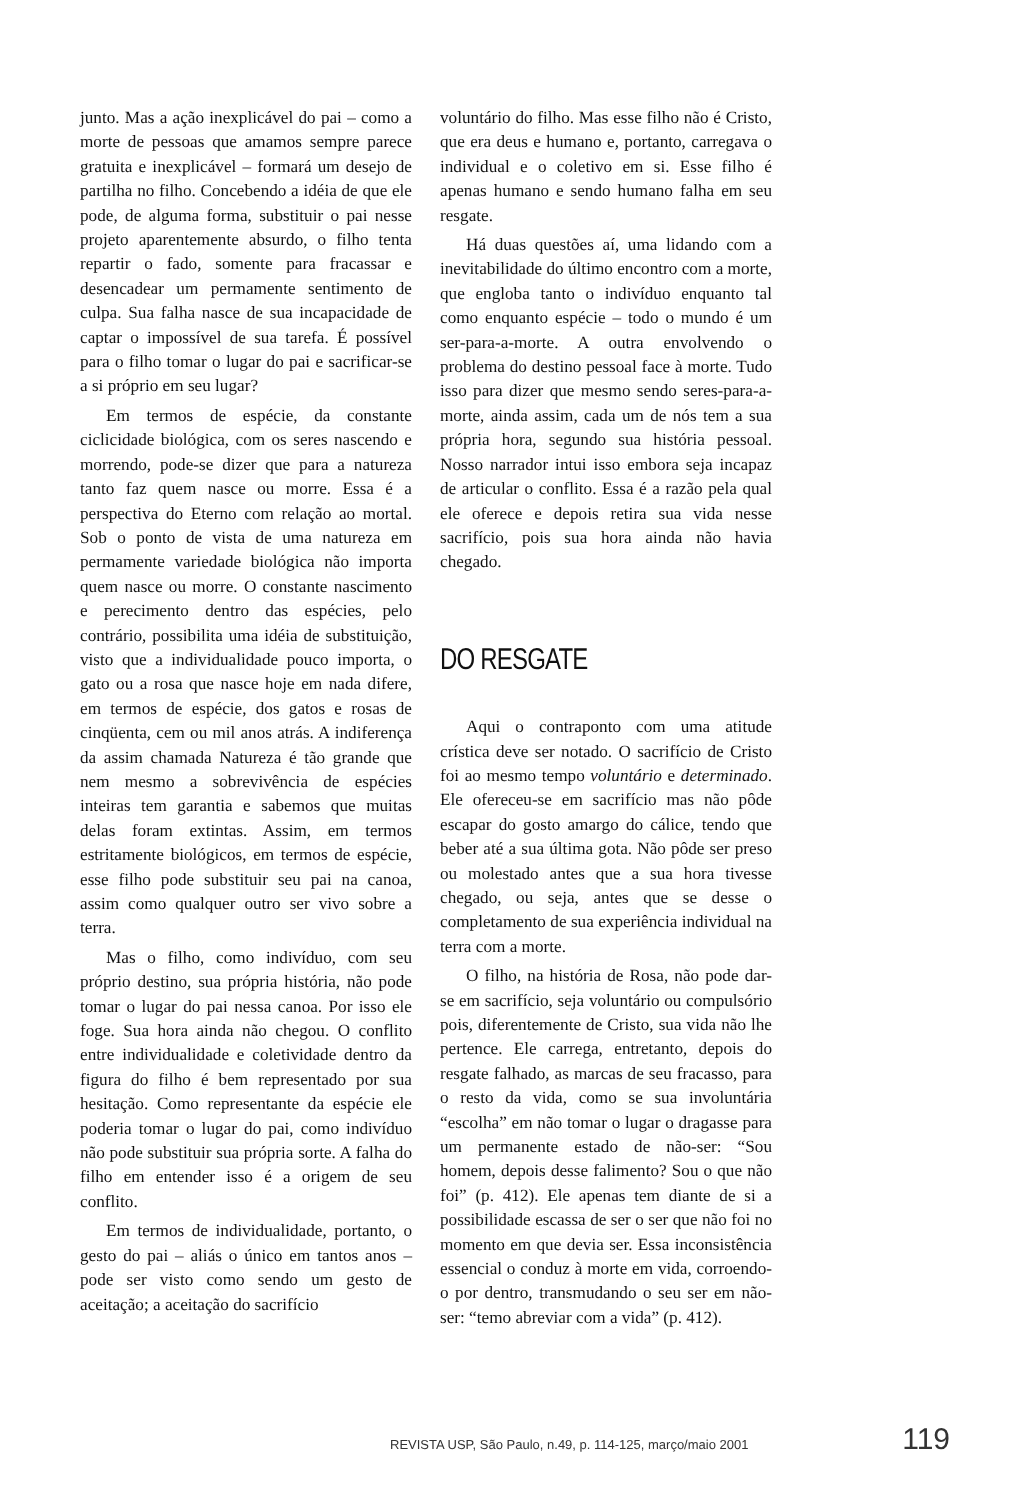junto. Mas a ação inexplicável do pai – como a morte de pessoas que amamos sempre parece gratuita e inexplicável – formará um desejo de partilha no filho. Concebendo a idéia de que ele pode, de alguma forma, substituir o pai nesse projeto aparentemente absurdo, o filho tenta repartir o fado, somente para fracassar e desencadear um permamente sentimento de culpa. Sua falha nasce de sua incapacidade de captar o impossível de sua tarefa. É possível para o filho tomar o lugar do pai e sacrificar-se a si próprio em seu lugar?
Em termos de espécie, da constante ciclicidade biológica, com os seres nascendo e morrendo, pode-se dizer que para a natureza tanto faz quem nasce ou morre. Essa é a perspectiva do Eterno com relação ao mortal. Sob o ponto de vista de uma natureza em permamente variedade biológica não importa quem nasce ou morre. O constante nascimento e perecimento dentro das espécies, pelo contrário, possibilita uma idéia de substituição, visto que a individualidade pouco importa, o gato ou a rosa que nasce hoje em nada difere, em termos de espécie, dos gatos e rosas de cinqüenta, cem ou mil anos atrás. A indiferença da assim chamada Natureza é tão grande que nem mesmo a sobrevivência de espécies inteiras tem garantia e sabemos que muitas delas foram extintas. Assim, em termos estritamente biológicos, em termos de espécie, esse filho pode substituir seu pai na canoa, assim como qualquer outro ser vivo sobre a terra.
Mas o filho, como indivíduo, com seu próprio destino, sua própria história, não pode tomar o lugar do pai nessa canoa. Por isso ele foge. Sua hora ainda não chegou. O conflito entre individualidade e coletividade dentro da figura do filho é bem representado por sua hesitação. Como representante da espécie ele poderia tomar o lugar do pai, como indivíduo não pode substituir sua própria sorte. A falha do filho em entender isso é a origem de seu conflito.
Em termos de individualidade, portanto, o gesto do pai – aliás o único em tantos anos – pode ser visto como sendo um gesto de aceitação; a aceitação do sacrifício
voluntário do filho. Mas esse filho não é Cristo, que era deus e humano e, portanto, carregava o individual e o coletivo em si. Esse filho é apenas humano e sendo humano falha em seu resgate.
Há duas questões aí, uma lidando com a inevitabilidade do último encontro com a morte, que engloba tanto o indivíduo enquanto tal como enquanto espécie – todo o mundo é um ser-para-a-morte. A outra envolvendo o problema do destino pessoal face à morte. Tudo isso para dizer que mesmo sendo seres-para-a-morte, ainda assim, cada um de nós tem a sua própria hora, segundo sua história pessoal. Nosso narrador intui isso embora seja incapaz de articular o conflito. Essa é a razão pela qual ele oferece e depois retira sua vida nesse sacrifício, pois sua hora ainda não havia chegado.
DO RESGATE
Aqui o contraponto com uma atitude crística deve ser notado. O sacrifício de Cristo foi ao mesmo tempo voluntário e determinado. Ele ofereceu-se em sacrifício mas não pôde escapar do gosto amargo do cálice, tendo que beber até a sua última gota. Não pôde ser preso ou molestado antes que a sua hora tivesse chegado, ou seja, antes que se desse o completamento de sua experiência individual na terra com a morte.
O filho, na história de Rosa, não pode dar-se em sacrifício, seja voluntário ou compulsório pois, diferentemente de Cristo, sua vida não lhe pertence. Ele carrega, entretanto, depois do resgate falhado, as marcas de seu fracasso, para o resto da vida, como se sua involuntária “escolha” em não tomar o lugar o dragasse para um permanente estado de não-ser: “Sou homem, depois desse falimento? Sou o que não foi” (p. 412). Ele apenas tem diante de si a possibilidade escassa de ser o ser que não foi no momento em que devia ser. Essa inconsistência essencial o conduz à morte em vida, corroendo-o por dentro, transmudando o seu ser em não-ser: “temo abreviar com a vida” (p. 412).
REVISTA USP, São Paulo, n.49, p. 114-125, março/maio 2001 119